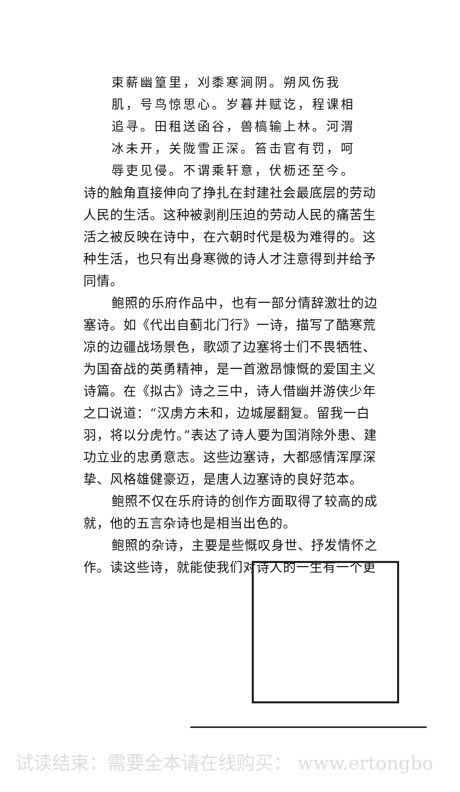束薪幽篁里，刈黍寒涧阴。朔风伤我肌，号鸟惊思心。岁暮井赋讫，程课相追寻。田租送函谷，兽槁输上林。河渭冰未开，关陇雪正深。笞击官有罚，呵辱吏见侵。不谓乘轩意，伏枥还至今。
诗的触角直接伸向了挣扎在封建社会最底层的劳动人民的生活。这种被剥削压迫的劳动人民的痛苦生活之被反映在诗中，在六朝时代是极为难得的。这种生活，也只有出身寒微的诗人才注意得到并给予同情。
鲍照的乐府作品中，也有一部分情辞激壮的边塞诗。如《代出自蓟北门行》一诗，描写了酷寒荒凉的边疆战场景色，歌颂了边塞将士们不畏牺牲、为国奋战的英勇精神，是一首激昂慷慨的爱国主义诗篇。在《拟古》诗之三中，诗人借幽并游侠少年之口说道：“汉虏方未和，边城屡翻复。留我一白羽，将以分虎竹。”表达了诗人要为国消除外患、建功立业的忠勇意志。这些边塞诗，大都感情浑厚深挚、风格雄健豪迈，是唐人边塞诗的良好范本。
鲍照不仅在乐府诗的创作方面取得了较高的成就，他的五言杂诗也是相当出色的。
鲍照的杂诗，主要是些慨叹身世、抒发情怀之作。读这些诗，就能使我们对诗人的一生有一个更
试读结束：需要全本请在线购买： www.ertongbo